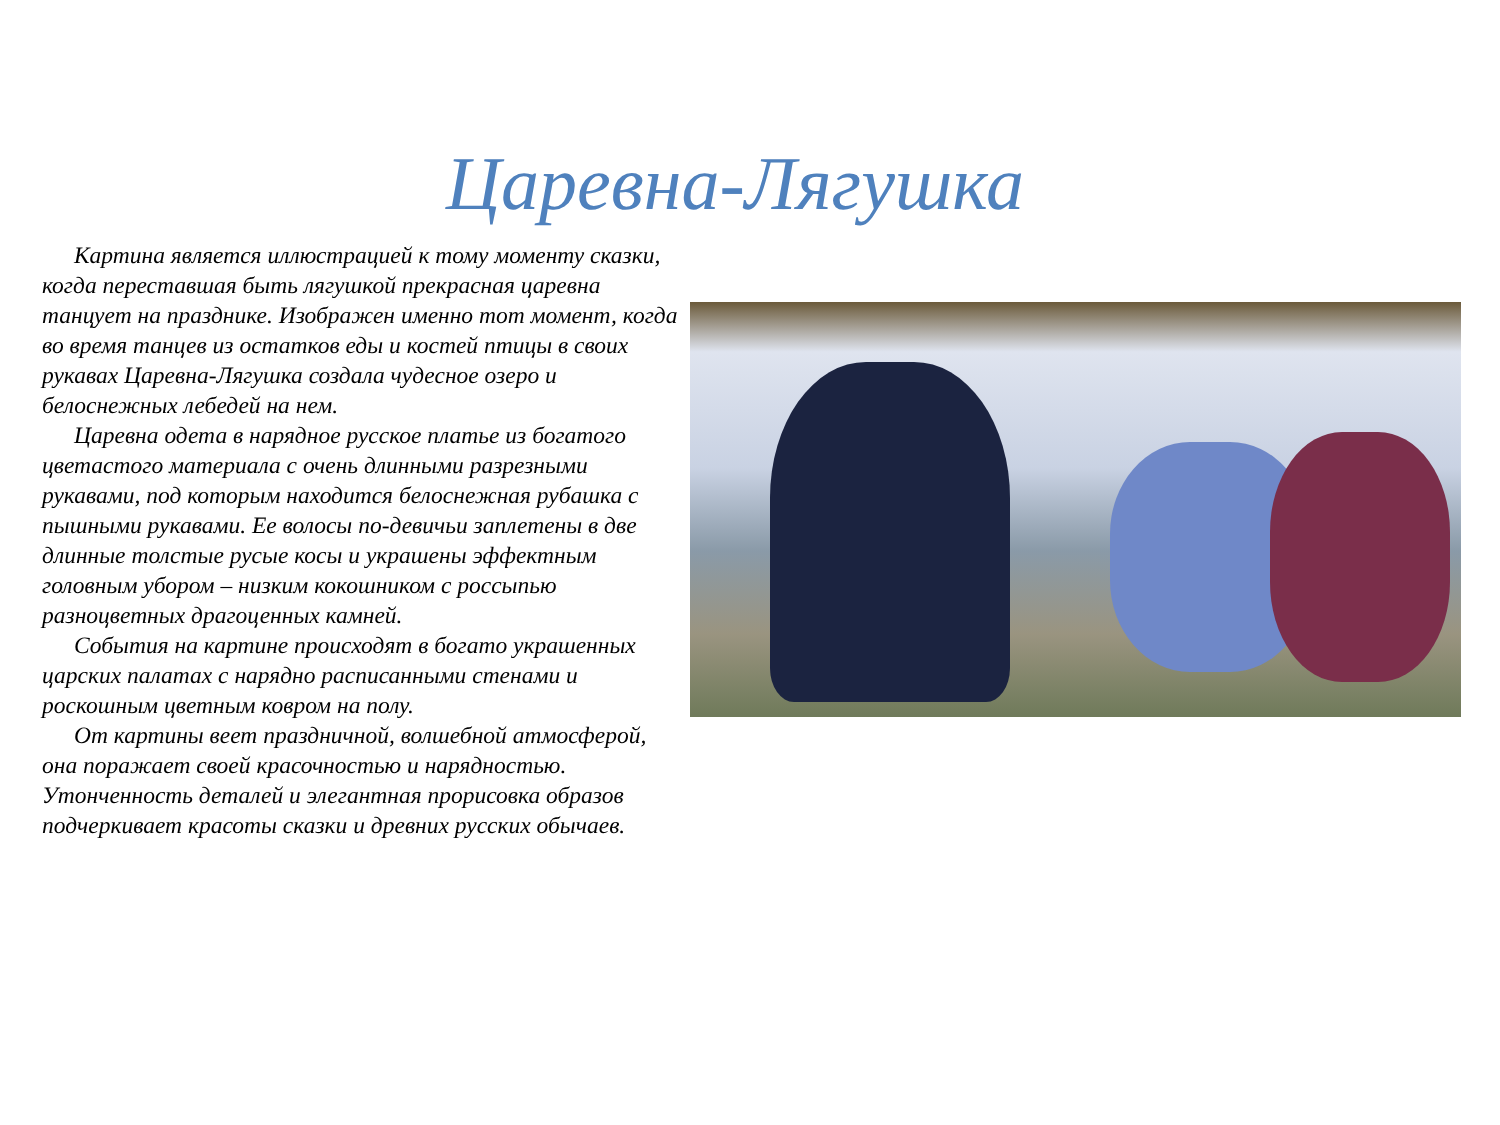Царевна-Лягушка
Картина является иллюстрацией к тому моменту сказки, когда переставшая быть лягушкой прекрасная царевна танцует на празднике. Изображен именно тот момент, когда во время танцев из остатков еды и костей птицы в своих рукавах Царевна-Лягушка создала чудесное озеро и белоснежных лебедей на нем.
Царевна одета в нарядное русское платье из богатого цветастого материала с очень длинными разрезными рукавами, под которым находится белоснежная рубашка с пышными рукавами. Ее волосы по-девичьи заплетены в две длинные толстые русые косы и украшены эффектным головным убором – низким кокошником с россыпью разноцветных драгоценных камней.
События на картине происходят в богато украшенных царских палатах с нарядно расписанными стенами и роскошным цветным ковром на полу.
От картины веет праздничной, волшебной атмосферой, она поражает своей красочностью и нарядностью. Утонченность деталей и элегантная прорисовка образов подчеркивает красоты сказки и древних русских обычаев.